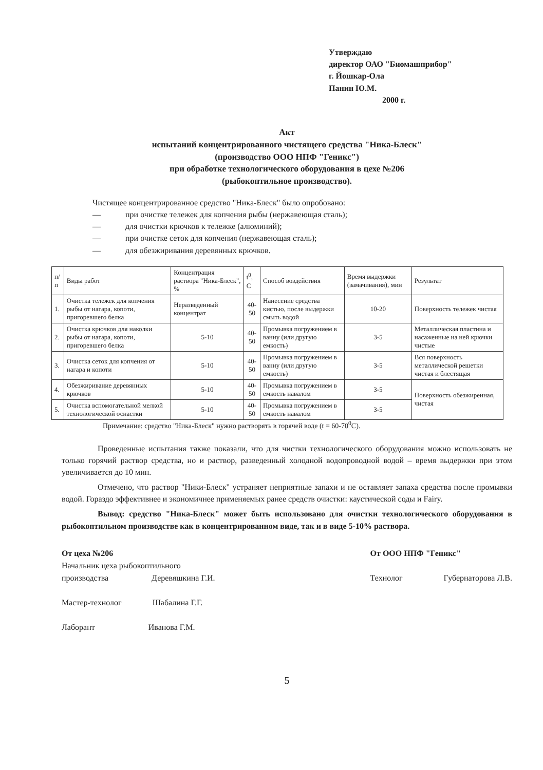Утверждаю
директор ОАО "Биомашприбор"
г. Йошкар-Ола
Панин Ю.М.
2000 г.
Акт
испытаний концентрированного чистящего средства "Ника-Блеск"
(производство ООО НПФ "Геникс")
при обработке технологического оборудования в цехе №206
(рыбокоптильное производство).
Чистящее концентрированное средство "Ника-Блеск" было опробовано:
— при очистке тележек для копчения рыбы (нержавеющая сталь);
— для очистки крючков к тележке (алюминий);
— при очистке сеток для копчения (нержавеющая сталь);
— для обезжиривания деревянных крючков.
| п/п | Виды работ | Концентрация раствора "Ника-Блеск", % | t<sup>0</sup>, C | Способ воздействия | Время выдержки (замачивания), мин | Результат |
| --- | --- | --- | --- | --- | --- | --- |
| 1. | Очистка тележек для копчения рыбы от нагара, копоти, пригоревшего белка | Неразведенный концентрат | 40-50 | Нанесение средства кистью, после выдержки смыть водой | 10-20 | Поверхность тележек чистая |
| 2. | Очистка крючков для наколки рыбы от нагара, копоти, пригоревшего белка | 5-10 | 40-50 | Промывка погружением в ванну (или другую емкость) | 3-5 | Металлическая пластина и насаженные на ней крючки чистые |
| 3. | Очистка сеток для копчения от нагара и копоти | 5-10 | 40-50 | Промывка погружением в ванну (или другую емкость) | 3-5 | Вся поверхность металлической решетки чистая и блестящая |
| 4. | Обезжиривание деревянных крючков | 5-10 | 40-50 | Промывка погружением в емкость навалом | 3-5 | Поверхность обезжиренная, чистая |
| 5. | Очистка вспомогательной мелкой технологической оснастки | 5-10 | 40-50 | Промывка погружением в емкость навалом | 3-5 | |
Примечание: средство "Ника-Блеск" нужно растворять в горячей воде (t = 60-70<sup>0</sup>С).
Проведенные испытания также показали, что для чистки технологического оборудования можно использовать не только горячий раствор средства, но и раствор, разведенный холодной водопроводной водой – время выдержки при этом увеличивается до 10 мин.
Отмечено, что раствор "Ники-Блеск" устраняет неприятные запахи и не оставляет запаха средства после промывки водой. Гораздо эффективнее и экономичнее применяемых ранее средств очистки: каустической соды и Fairy.
Вывод: средство "Ника-Блеск" может быть использовано для очистки технологического оборудования в рыбокоптильном производстве как в концентрированном виде, так и в виде 5-10% раствора.
От цеха №206
Начальник цеха рыбокоптильного
производства Деревяшкина Г.И.
Мастер-технолог Шабалина Г.Г.
Лаборант Иванова Г.М.
От ООО НПФ "Геникс"
Технолог Губернаторова Л.В.
5